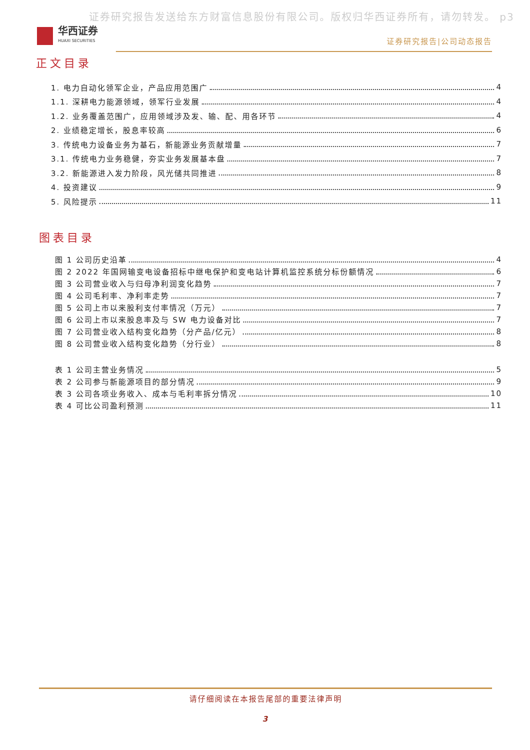证券研究报告发送给东方财富信息股份有限公司。版权归华西证券所有，请勿转发。 p3
华西证券
HUAXI SECURITIES
证券研究报告|公司动态报告
正文目录
1. 电力自动化领军企业，产品应用范围广 4
1.1. 深耕电力能源领域，领军行业发展 4
1.2. 业务覆盖范围广，应用领域涉及发、输、配、用各环节 4
2. 业绩稳定增长，股息率较高 6
3. 传统电力设备业务为基石，新能源业务贡献增量 7
3.1. 传统电力业务稳健，夯实业务发展基本盘 7
3.2. 新能源进入发力阶段，风光储共同推进 8
4. 投资建议 9
5. 风险提示 11
图表目录
图 1 公司历史沿革 4
图 2 2022 年国网输变电设备招标中继电保护和变电站计算机监控系统分标份额情况 6
图 3 公司营业收入与归母净利润变化趋势 7
图 4 公司毛利率、净利率走势 7
图 5 公司上市以来股利支付率情况（万元） 7
图 6 公司上市以来股息率及与 SW 电力设备对比 7
图 7 公司营业收入结构变化趋势（分产品/亿元） 8
图 8 公司营业收入结构变化趋势（分行业） 8
表 1 公司主营业务情况 5
表 2 公司参与新能源项目的部分情况 9
表 3 公司各项业务收入、成本与毛利率拆分情况 10
表 4 可比公司盈利预测 11
请仔细阅读在本报告尾部的重要法律声明
3